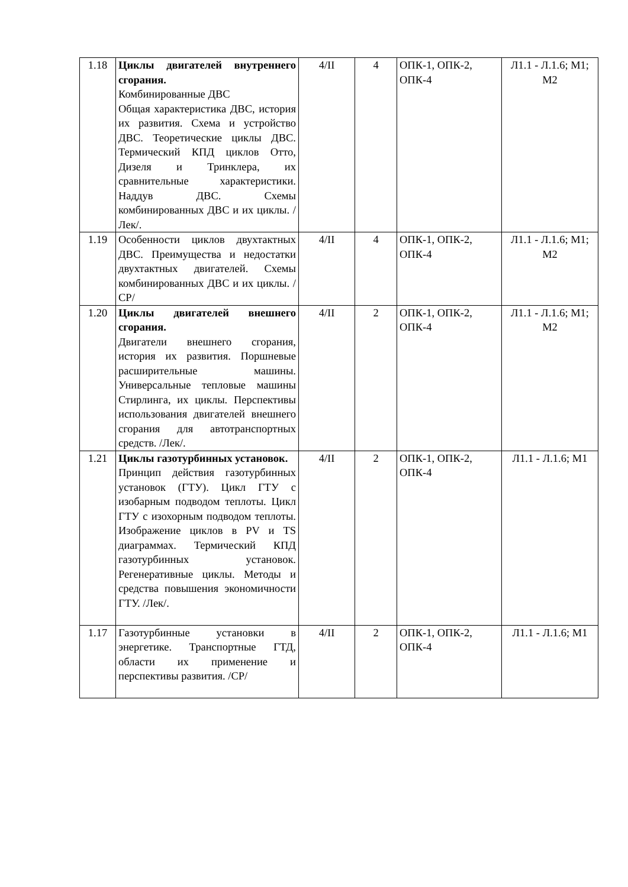| 1.18 | Циклы двигателей внутреннего сгорания. Комбинированные ДВС Общая характеристика ДВС, история их развития. Схема и устройство ДВС. Теоретические циклы ДВС. Термический КПД циклов Отто, Дизеля и Тринклера, их сравнительные характеристики. Наддув ДВС. Схемы комбинированных ДВС и их циклы. /Лек/. | 4/II | 4 | ОПК-1, ОПК-2, ОПК-4 | Л1.1 - Л.1.6; М1; М2 |
| 1.19 | Особенности циклов двухтактных ДВС. Преимущества и недостатки двухтактных двигателей. Схемы комбинированных ДВС и их циклы. /СР/ | 4/II | 4 | ОПК-1, ОПК-2, ОПК-4 | Л1.1 - Л.1.6; М1; М2 |
| 1.20 | Циклы двигателей внешнего сгорания. Двигатели внешнего сгорания, история их развития. Поршневые расширительные машины. Универсальные тепловые машины Стирлинга, их циклы. Перспективы использования двигателей внешнего сгорания для автотранспортных средств. /Лек/. | 4/II | 2 | ОПК-1, ОПК-2, ОПК-4 | Л1.1 - Л.1.6; М1; М2 |
| 1.21 | Циклы газотурбинных установок. Принцип действия газотурбинных установок (ГТУ). Цикл ГТУ с изобарным подводом теплоты. Цикл ГТУ с изохорным подводом теплоты. Изображение циклов в PV и TS диаграммах. Термический КПД газотурбинных установок. Регенеративные циклы. Методы и средства повышения экономичности ГТУ. /Лек/. | 4/II | 2 | ОПК-1, ОПК-2, ОПК-4 | Л1.1 - Л.1.6; М1 |
| 1.17 | Газотурбинные установки в энергетике. Транспортные ГТД, области их применение и перспективы развития. /СР/ | 4/II | 2 | ОПК-1, ОПК-2, ОПК-4 | Л1.1 - Л.1.6; М1 |